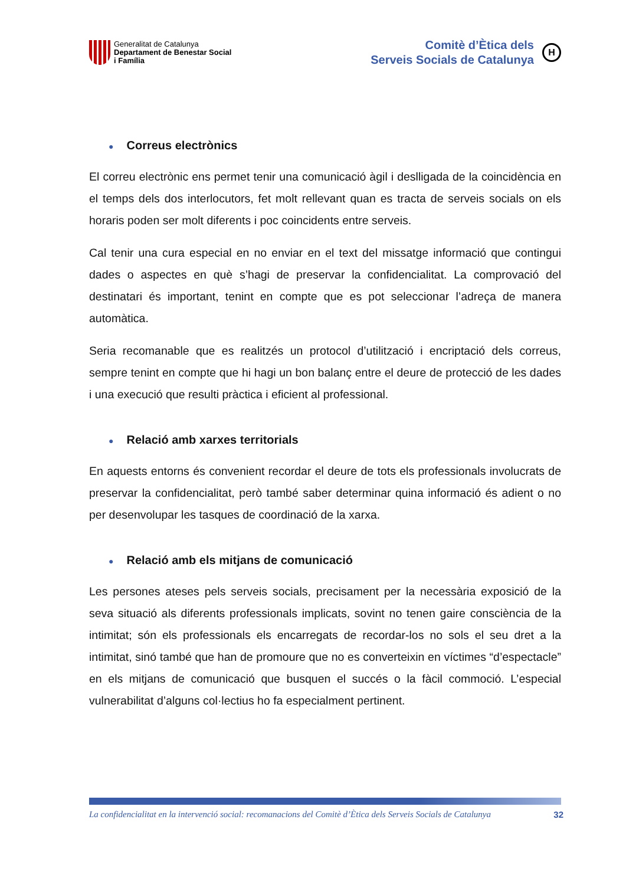Generalitat de Catalunya
Departament de Benestar Social
i Família
Comitè d’Ètica dels
Serveis Socials de Catalunya
H
● Correus electrònics
El correu electrònic ens permet tenir una comunicació àgil i deslligada de la coincidència en el temps dels dos interlocutors, fet molt rellevant quan es tracta de serveis socials on els horaris poden ser molt diferents i poc coincidents entre serveis.
Cal tenir una cura especial en no enviar en el text del missatge informació que contingui dades o aspectes en què s’hagi de preservar la confidencialitat. La comprovació del destinatari és important, tenint en compte que es pot seleccionar l’adreça de manera automàtica.
Seria recomanable que es realitzés un protocol d’utilització i encriptació dels correus, sempre tenint en compte que hi hagi un bon balanç entre el deure de protecció de les dades i una execució que resulti pràctica i eficient al professional.
● Relació amb xarxes territorials
En aquests entorns és convenient recordar el deure de tots els professionals involucrats de preservar la confidencialitat, però també saber determinar quina informació és adient o no per desenvolupar les tasques de coordinació de la xarxa.
● Relació amb els mitjans de comunicació
Les persones ateses pels serveis socials, precisament per la necessària exposició de la seva situació als diferents professionals implicats, sovint no tenen gaire consciència de la intimitat; són els professionals els encarregats de recordar-los no sols el seu dret a la intimitat, sinó també que han de promoure que no es converteixin en víctimes “d’espectacle” en els mitjans de comunicació que busquen el succés o la fàcil commoció. L’especial vulnerabilitat d’alguns col·lectius ho fa especialment pertinent.
La confidencialitat en la intervenció social: recomanacions del Comitè d’Ètica dels Serveis Socials de Catalunya 32